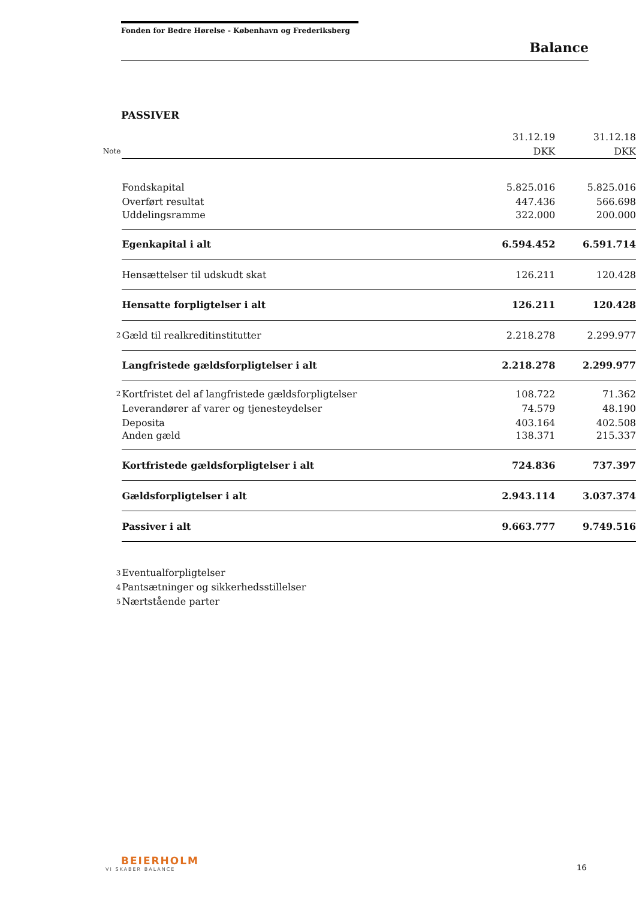Fonden for Bedre Hørelse - København og Frederiksberg
Balance
PASSIVER
| | | 31.12.19 | 31.12.18 |
| Note | | DKK | DKK |
| | Fondskapital | 5.825.016 | 5.825.016 |
| | Overført resultat | 447.436 | 566.698 |
| | Uddelingsramme | 322.000 | 200.000 |
| | Egenkapital i alt | 6.594.452 | 6.591.714 |
| | Hensættelser til udskudt skat | 126.211 | 120.428 |
| | Hensatte forpligtelser i alt | 126.211 | 120.428 |
| 2 | Gæld til realkreditinstitutter | 2.218.278 | 2.299.977 |
| | Langfristede gældsforpligtelser i alt | 2.218.278 | 2.299.977 |
| 2 | Kortfristet del af langfristede gældsforpligtelser | 108.722 | 71.362 |
| | Leverandører af varer og tjenesteydelser | 74.579 | 48.190 |
| | Deposita | 403.164 | 402.508 |
| | Anden gæld | 138.371 | 215.337 |
| | Kortfristede gældsforpligtelser i alt | 724.836 | 737.397 |
| | Gældsforpligtelser i alt | 2.943.114 | 3.037.374 |
| | Passiver i alt | 9.663.777 | 9.749.516 |
| 3 | Eventualforpligtelser | | |
| 4 | Pantsætninger og sikkerhedsstillelser | | |
| 5 | Nærtstående parter | | |
BEIERHOLM
VI SKABER BALANCE
16